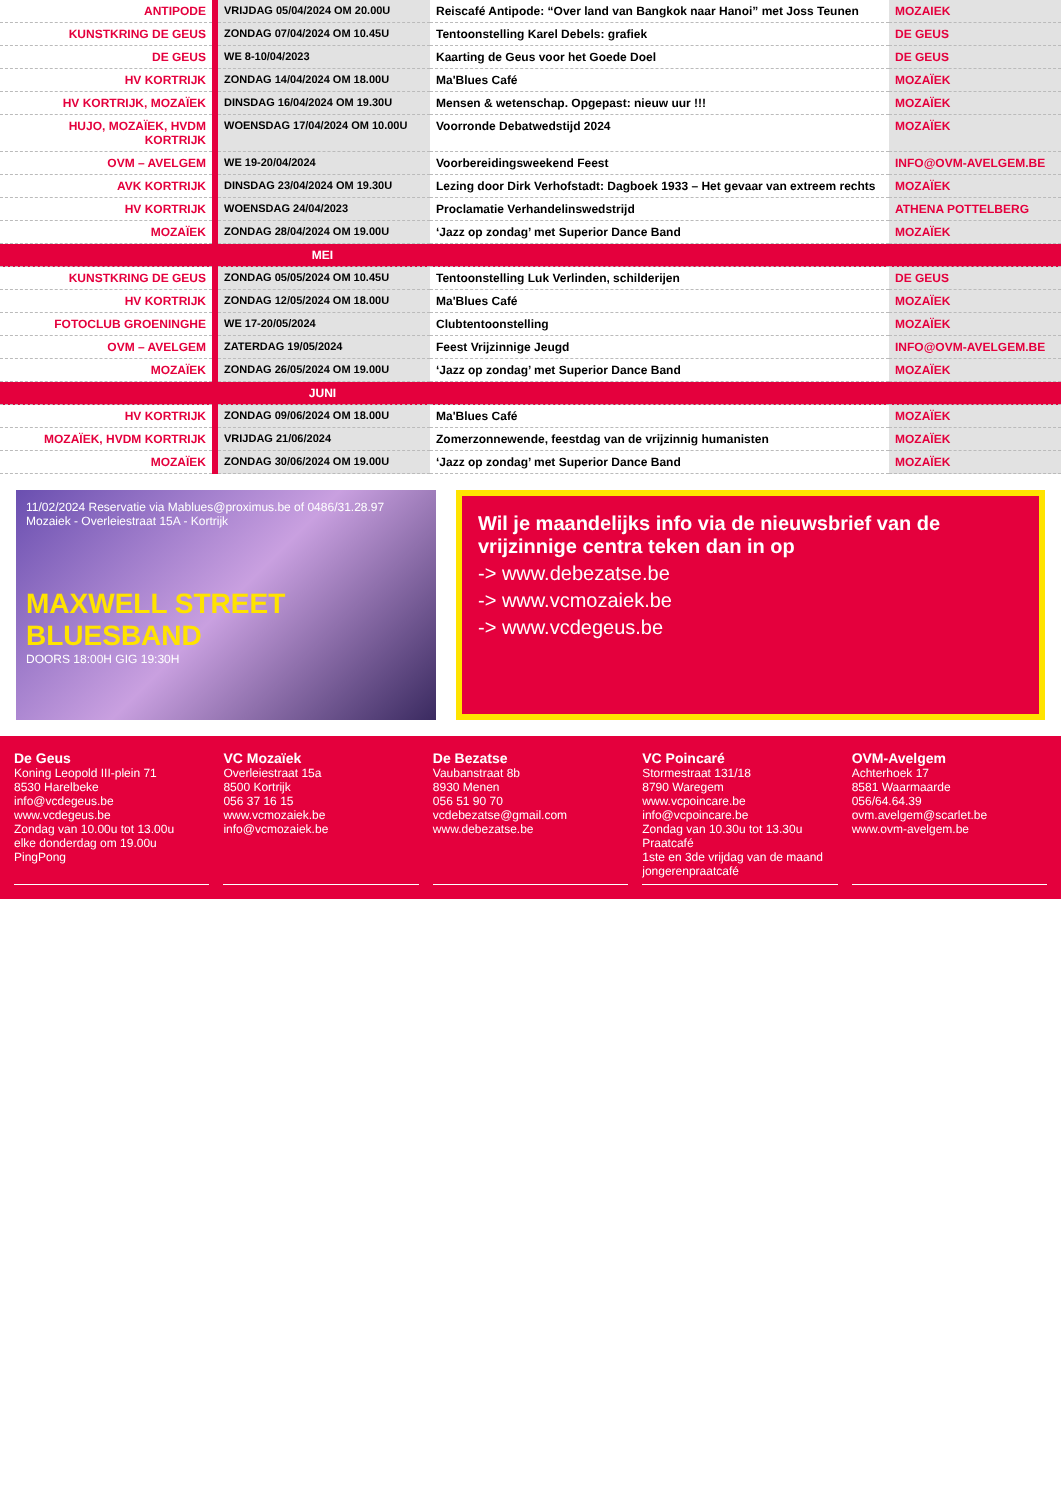| ANTIPODE | VRIJDAG 05/04/2024 OM 20.00U | Reiscafé Antipode: “Over land van Bangkok naar Hanoi” met Joss Teunen | MOZAIEK |
| KUNSTKRING DE GEUS | ZONDAG 07/04/2024 OM 10.45U | Tentoonstelling Karel Debels: grafiek | DE GEUS |
| DE GEUS | WE 8-10/04/2023 | Kaarting de Geus voor het Goede Doel | DE GEUS |
| HV KORTRIJK | ZONDAG 14/04/2024 OM 18.00U | Ma'Blues Café | MOZAÏEK |
| HV KORTRIJK, MOZAÏEK | DINSDAG 16/04/2024 OM 19.30U | Mensen & wetenschap. Opgepast: nieuw uur !!! | MOZAÏEK |
| HUJO, MOZAÏEK, HVDM KORTRIJK | WOENSDAG 17/04/2024 OM 10.00U | Voorronde Debatwedstijd 2024 | MOZAÏEK |
| OVM – AVELGEM | WE 19-20/04/2024 | Voorbereidingsweekend Feest | INFO@OVM-AVELGEM.BE |
| AVK KORTRIJK | DINSDAG 23/04/2024 OM 19.30U | Lezing door Dirk Verhofstadt: Dagboek 1933 – Het gevaar van extreem rechts | MOZAÏEK |
| HV KORTRIJK | WOENSDAG 24/04/2023 | Proclamatie Verhandelinswedstrijd | ATHENA POTTELBERG |
| MOZAÏEK | ZONDAG 28/04/2024 OM 19.00U | ‘Jazz op zondag’ met Superior Dance Band | MOZAÏEK |
| | MEI | | |
| KUNSTKRING DE GEUS | ZONDAG 05/05/2024 OM 10.45U | Tentoonstelling Luk Verlinden, schilderijen | DE GEUS |
| HV KORTRIJK | ZONDAG 12/05/2024 OM 18.00U | Ma'Blues Café | MOZAÏEK |
| FOTOCLUB GROENINGHE | WE 17-20/05/2024 | Clubtentoonstelling | MOZAÏEK |
| OVM – AVELGEM | ZATERDAG 19/05/2024 | Feest Vrijzinnige Jeugd | INFO@OVM-AVELGEM.BE |
| MOZAÏEK | ZONDAG 26/05/2024 OM 19.00U | ‘Jazz op zondag’ met Superior Dance Band | MOZAÏEK |
| | JUNI | | |
| HV KORTRIJK | ZONDAG 09/06/2024 OM 18.00U | Ma'Blues Café | MOZAÏEK |
| MOZAÏEK, HVDM KORTRIJK | VRIJDAG 21/06/2024 | Zomerzonnewende, feestdag van de vrijzinnig humanisten | MOZAÏEK |
| MOZAÏEK | ZONDAG 30/06/2024 OM 19.00U | ‘Jazz op zondag’ met Superior Dance Band | MOZAÏEK |
11/02/2024 Reservatie via Mablues@proximus.be of 0486/31.28.97 Mozaiek - Overleiestraat 15A - Kortrijk
MAXWELL STREET BLUESBAND
DOORS 18:00H GIG 19:30H
Wil je maandelijks info via de nieuwsbrief van de vrijzinnige centra teken dan in op
-> www.debezatse.be
-> www.vcmozaiek.be
-> www.vcdegeus.be
De Geus
Koning Leopold III-plein 71
8530 Harelbeke
info@vcdegeus.be
www.vcdegeus.be
Zondag van 10.00u tot 13.00u
elke donderdag om 19.00u PingPong
VC Mozaïek
Overleiestraat 15a
8500 Kortrijk
056 37 16 15
www.vcmozaiek.be
info@vcmozaiek.be
De Bezatse
Vaubanstraat 8b
8930 Menen
056 51 90 70
vcdebezatse@gmail.com
www.debezatse.be
VC Poincaré
Stormestraat 131/18
8790 Waregem
www.vcpoincare.be
info@vcpoincare.be
Zondag van 10.30u tot 13.30u Praatcafé
1ste en 3de vrijdag van de maand jongerenpraatcafé
OVM-Avelgem
Achterhoek 17
8581 Waarmaarde
056/64.64.39
ovm.avelgem@scarlet.be
www.ovm-avelgem.be